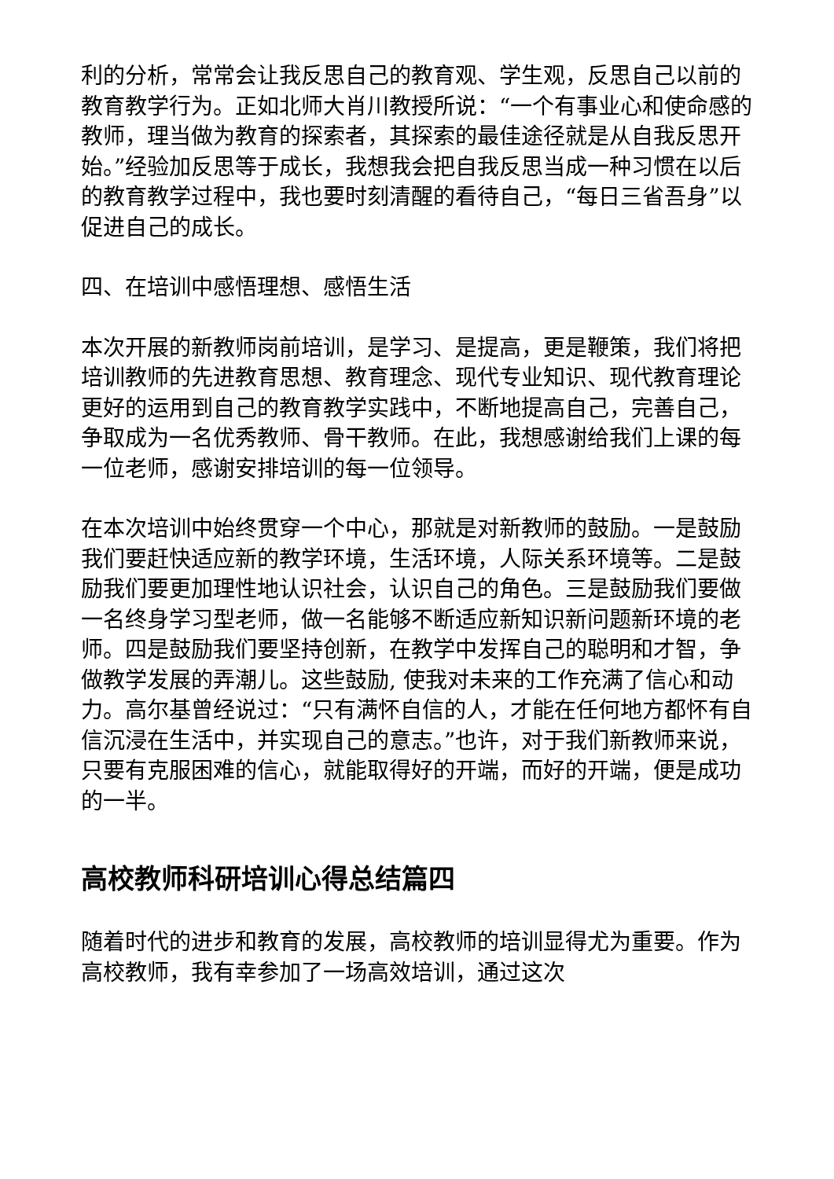利的分析，常常会让我反思自己的教育观、学生观，反思自己以前的教育教学行为。正如北师大肖川教授所说：“一个有事业心和使命感的教师，理当做为教育的探索者，其探索的最佳途径就是从自我反思开始。”经验加反思等于成长，我想我会把自我反思当成一种习惯在以后的教育教学过程中，我也要时刻清醒的看待自己，“每日三省吾身”以促进自己的成长。
四、在培训中感悟理想、感悟生活
本次开展的新教师岗前培训，是学习、是提高，更是鞭策，我们将把培训教师的先进教育思想、教育理念、现代专业知识、现代教育理论更好的运用到自己的教育教学实践中，不断地提高自己，完善自己，争取成为一名优秀教师、骨干教师。在此，我想感谢给我们上课的每一位老师，感谢安排培训的每一位领导。
在本次培训中始终贯穿一个中心，那就是对新教师的鼓励。一是鼓励我们要赶快适应新的教学环境，生活环境，人际关系环境等。二是鼓励我们要更加理性地认识社会，认识自己的角色。三是鼓励我们要做一名终身学习型老师，做一名能够不断适应新知识新问题新环境的老师。四是鼓励我们要坚持创新，在教学中发挥自己的聪明和才智，争做教学发展的弄潮儿。这些鼓励, 使我对未来的工作充满了信心和动力。高尔基曾经说过：“只有满怀自信的人，才能在任何地方都怀有自信沉浸在生活中，并实现自己的意志。”也许，对于我们新教师来说，只要有克服困难的信心，就能取得好的开端，而好的开端，便是成功的一半。
高校教师科研培训心得总结篇四
随着时代的进步和教育的发展，高校教师的培训显得尤为重要。作为高校教师，我有幸参加了一场高效培训，通过这次